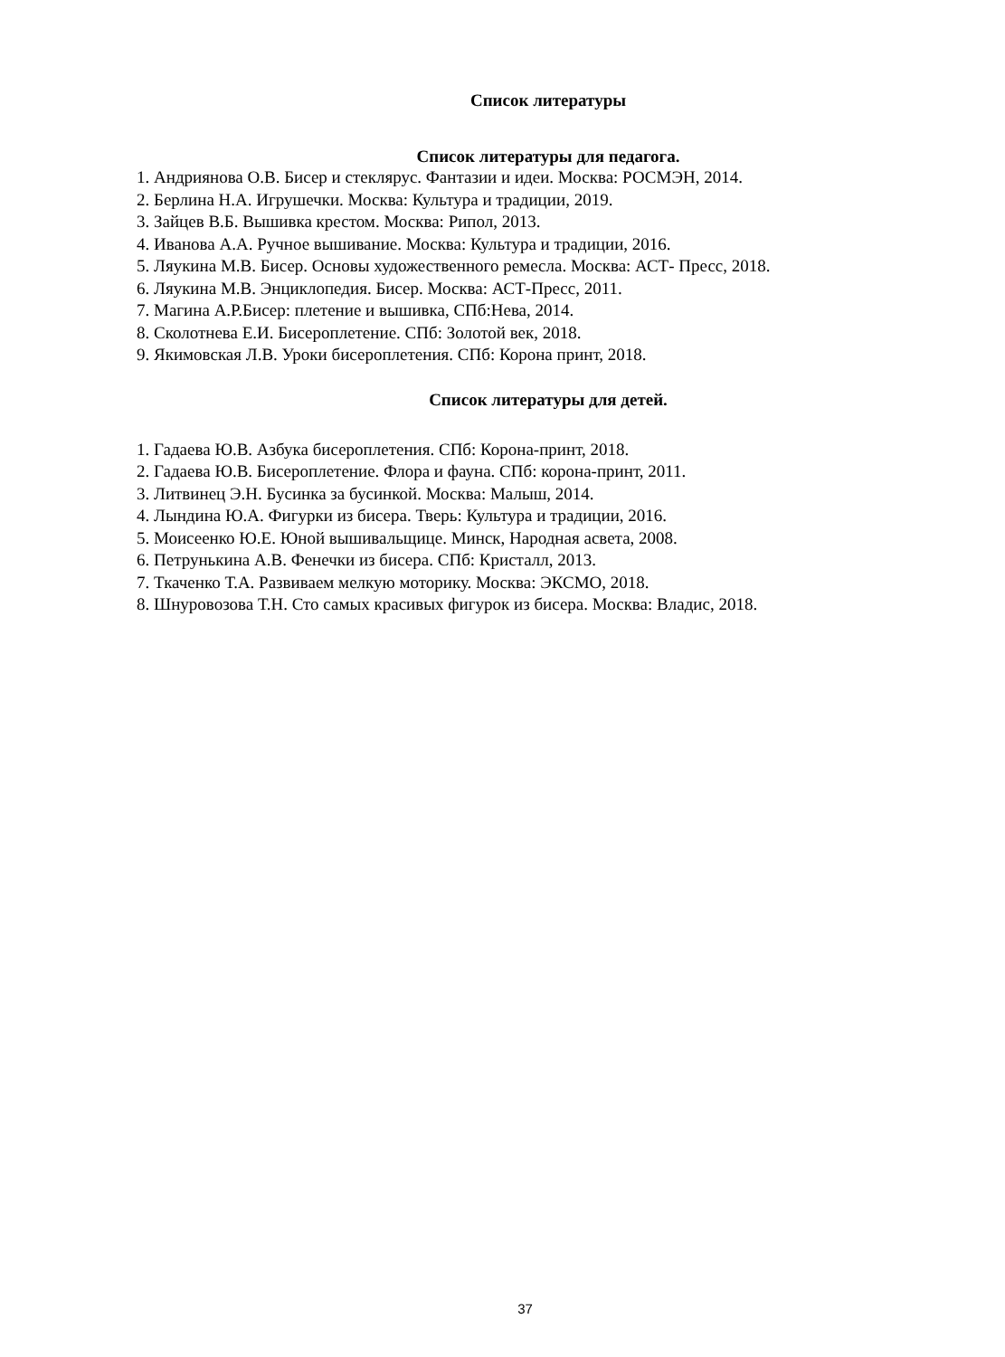Список литературы
Список литературы для педагога.
1. Андриянова О.В. Бисер и стеклярус. Фантазии и идеи. Москва: РОСМЭН, 2014.
2. Берлина Н.А. Игрушечки. Москва: Культура и традиции, 2019.
3. Зайцев В.Б. Вышивка крестом. Москва: Рипол, 2013.
4. Иванова А.А. Ручное вышивание. Москва: Культура и традиции, 2016.
5. Ляукина М.В. Бисер. Основы художественного ремесла. Москва: АСТ- Пресс, 2018.
6. Ляукина М.В. Энциклопедия. Бисер. Москва: АСТ-Пресс, 2011.
7. Магина А.Р.Бисер: плетение и вышивка, СПб:Нева, 2014.
8. Сколотнева Е.И. Бисероплетение. СПб: Золотой век, 2018.
9. Якимовская Л.В. Уроки бисероплетения. СПб: Корона принт, 2018.
Список литературы для детей.
1. Гадаева Ю.В. Азбука бисероплетения. СПб: Корона-принт, 2018.
2. Гадаева Ю.В. Бисероплетение. Флора и фауна. СПб: корона-принт, 2011.
3. Литвинец Э.Н. Бусинка за бусинкой. Москва: Малыш, 2014.
4. Лындина Ю.А. Фигурки из бисера. Тверь: Культура и традиции, 2016.
5. Моисеенко Ю.Е. Юной вышивальщице. Минск, Народная асвета, 2008.
6. Петрунькина А.В. Фенечки из бисера. СПб: Кристалл, 2013.
7. Ткаченко Т.А. Развиваем мелкую моторику. Москва: ЭКСМО, 2018.
8. Шнуровозова Т.Н. Сто самых красивых фигурок из бисера. Москва: Владис, 2018.
37